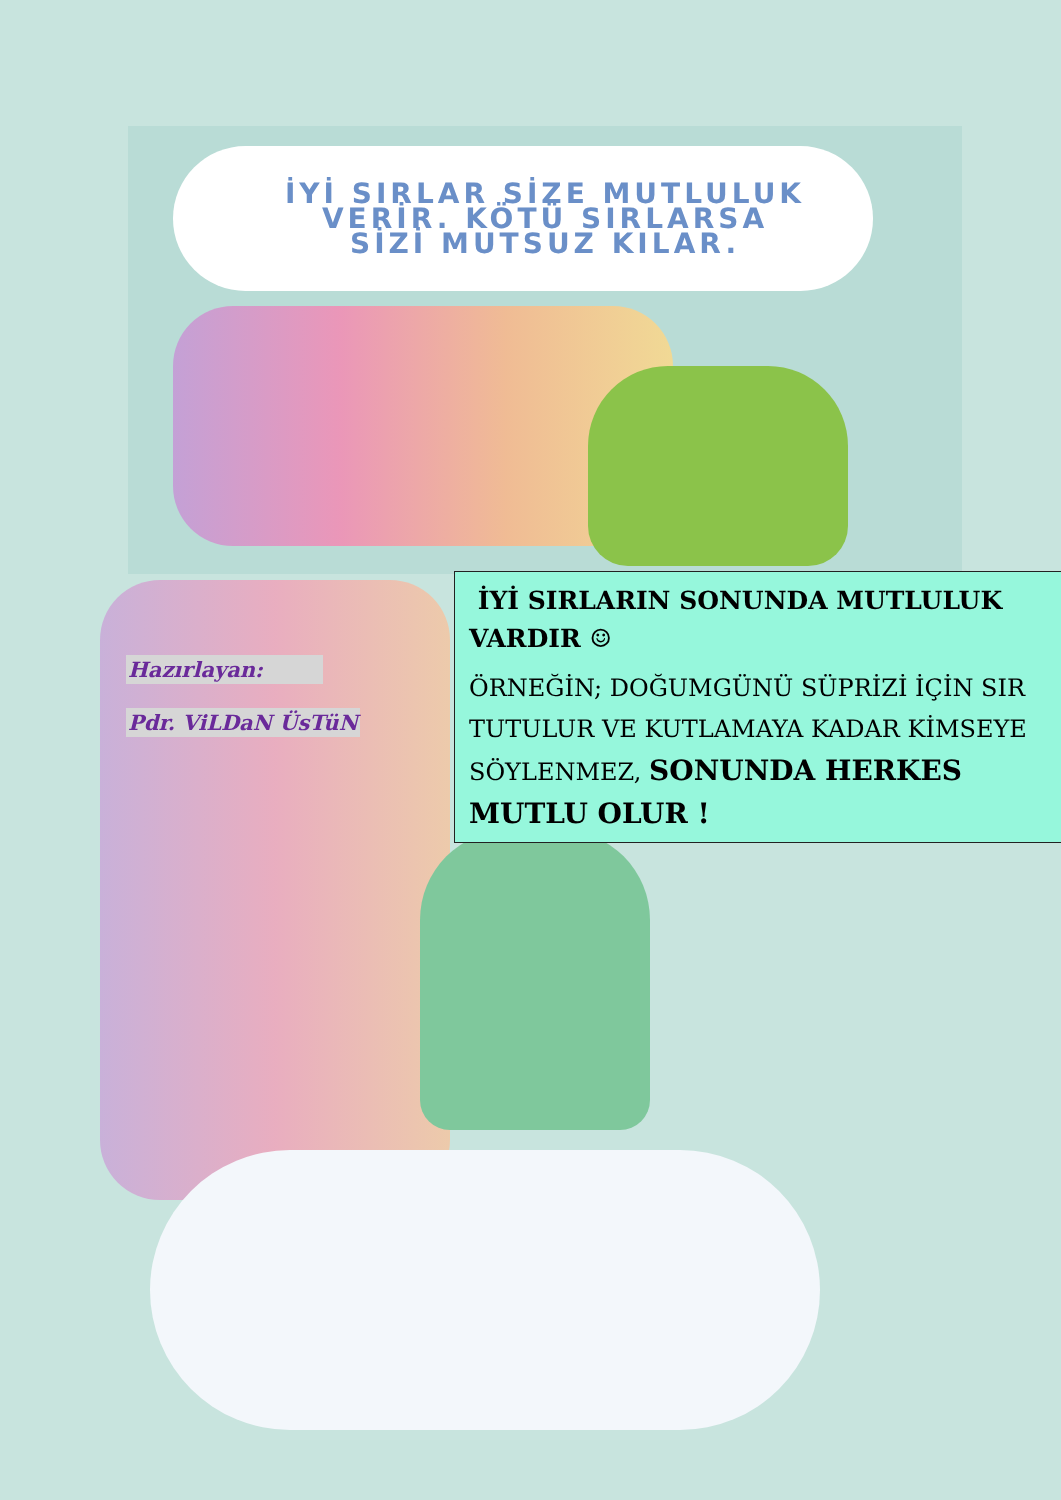İYİ SIRLAR SİZE MUTLULUK
VERİR. KÖTÜ SIRLARSA
SİZİ MUTSUZ KILAR.
Hazırlayan:
Pdr. ViLDaN ÜsTüN
İYİ SIRLARIN SONUNDA MUTLULUK VARDIR ☺
ÖRNEĞİN; DOĞUMGÜNÜ SÜPRİZİ İÇİN SIR TUTULUR VE KUTLAMAYA KADAR KİMSEYE SÖYLENMEZ, SONUNDA HERKES MUTLU OLUR !